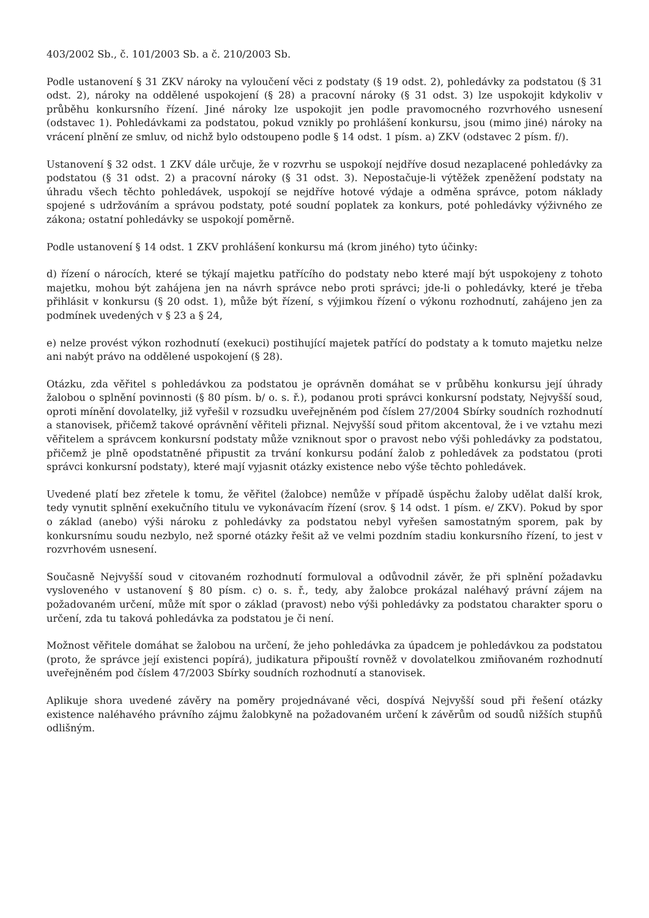403/2002 Sb., č. 101/2003 Sb. a č. 210/2003 Sb.
Podle ustanovení § 31 ZKV nároky na vyloučení věci z podstaty (§ 19 odst. 2), pohledávky za podstatou (§ 31 odst. 2), nároky na oddělené uspokojení (§ 28) a pracovní nároky (§ 31 odst. 3) lze uspokojit kdykoliv v průběhu konkursního řízení. Jiné nároky lze uspokojit jen podle pravomocného rozvrhového usnesení (odstavec 1). Pohledávkami za podstatou, pokud vznikly po prohlášení konkursu, jsou (mimo jiné) nároky na vrácení plnění ze smluv, od nichž bylo odstoupeno podle § 14 odst. 1 písm. a) ZKV (odstavec 2 písm. f/).
Ustanovení § 32 odst. 1 ZKV dále určuje, že v rozvrhu se uspokojí nejdříve dosud nezaplacené pohledávky za podstatou (§ 31 odst. 2) a pracovní nároky (§ 31 odst. 3). Nepostačuje-li výtěžek zpeněžení podstaty na úhradu všech těchto pohledávek, uspokojí se nejdříve hotové výdaje a odměna správce, potom náklady spojené s udržováním a správou podstaty, poté soudní poplatek za konkurs, poté pohledávky výživného ze zákona; ostatní pohledávky se uspokojí poměrně.
Podle ustanovení § 14 odst. 1 ZKV prohlášení konkursu má (krom jiného) tyto účinky:
d) řízení o nárocích, které se týkají majetku patřícího do podstaty nebo které mají být uspokojeny z tohoto majetku, mohou být zahájena jen na návrh správce nebo proti správci; jde-li o pohledávky, které je třeba přihlásit v konkursu (§ 20 odst. 1), může být řízení, s výjimkou řízení o výkonu rozhodnutí, zahájeno jen za podmínek uvedených v § 23 a § 24,
e) nelze provést výkon rozhodnutí (exekuci) postihující majetek patřící do podstaty a k tomuto majetku nelze ani nabýt právo na oddělené uspokojení (§ 28).
Otázku, zda věřitel s pohledávkou za podstatou je oprávněn domáhat se v průběhu konkursu její úhrady žalobou o splnění povinnosti (§ 80 písm. b/ o. s. ř.), podanou proti správci konkursní podstaty, Nejvyšší soud, oproti mínění dovolatelky, již vyřešil v rozsudku uveřejněném pod číslem 27/2004 Sbírky soudních rozhodnutí a stanovisek, přičemž takové oprávnění věřiteli přiznal. Nejvyšší soud přitom akcentoval, že i ve vztahu mezi věřitelem a správcem konkursní podstaty může vzniknout spor o pravost nebo výši pohledávky za podstatou, přičemž je plně opodstatněné připustit za trvání konkursu podání žalob z pohledávek za podstatou (proti správci konkursní podstaty), které mají vyjasnit otázky existence nebo výše těchto pohledávek.
Uvedené platí bez zřetele k tomu, že věřitel (žalobce) nemůže v případě úspěchu žaloby udělat další krok, tedy vynutit splnění exekučního titulu ve vykonávacím řízení (srov. § 14 odst. 1 písm. e/ ZKV). Pokud by spor o základ (anebo) výši nároku z pohledávky za podstatou nebyl vyřešen samostatným sporem, pak by konkursnímu soudu nezbylo, než sporné otázky řešit až ve velmi pozdním stadiu konkursního řízení, to jest v rozvrhovém usnesení.
Současně Nejvyšší soud v citovaném rozhodnutí formuloval a odůvodnil závěr, že při splnění požadavku vysloveného v ustanovení § 80 písm. c) o. s. ř., tedy, aby žalobce prokázal naléhavý právní zájem na požadovaném určení, může mít spor o základ (pravost) nebo výši pohledávky za podstatou charakter sporu o určení, zda tu taková pohledávka za podstatou je či není.
Možnost věřitele domáhat se žalobou na určení, že jeho pohledávka za úpadcem je pohledávkou za podstatou (proto, že správce její existenci popírá), judikatura připouští rovněž v dovolatelkou zmiňovaném rozhodnutí uveřejněném pod číslem 47/2003 Sbírky soudních rozhodnutí a stanovisek.
Aplikuje shora uvedené závěry na poměry projednávané věci, dospívá Nejvyšší soud při řešení otázky existence naléhavého právního zájmu žalobkyně na požadovaném určení k závěrům od soudů nižších stupňů odlišným.